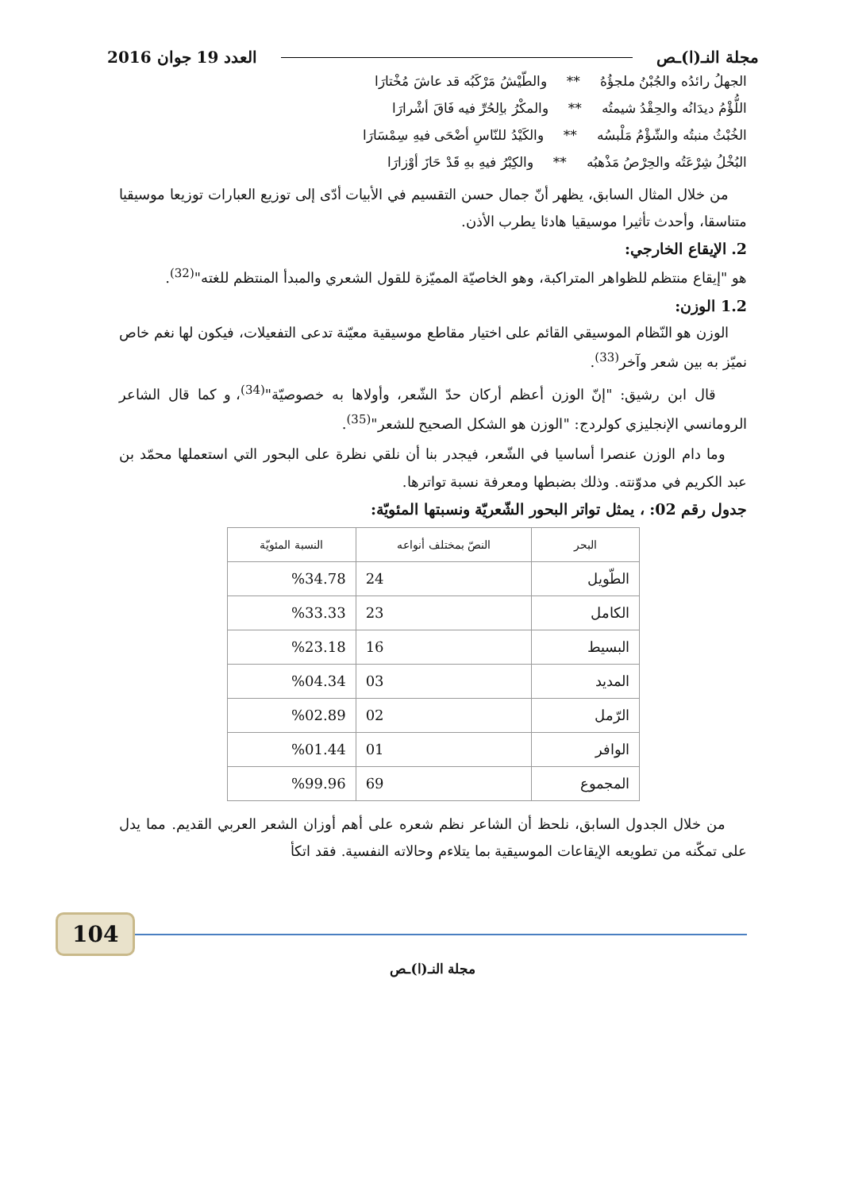مجلة النـ(ا)ـص العدد 19 جوان 2016
الجهلُ رائدُه والجُبْنُ ملجؤُهُ ** والطّيْشُ مَرْكَبُه قد عاشَ مُخْتارَا
اللُّؤْمُ ديدَانُه والحِقْدُ شيمتُه ** والمكْرُ باِلحُرِّ فيه فَاقَ أشْرارَا
الخُبْثُ منبتُه والشّؤْمُ مَلْبسُه ** والكَيْدُ للنّاسِ أضْحَى فيهِ سِمْسَارَا
البُخْلُ شِرْعَتُه والحِرْصُ مَذْهبُه ** والكِبْرُ فيهِ بهِ قَدْ حَازَ أوْزارَا
من خلال المثال السابق، يظهر أنّ جمال حسن التقسيم في الأبيات أدّى إلى توزيع العبارات توزيعا موسيقيا متناسقا، وأحدث تأثيرا موسيقيا هادئا يطرب الأذن.
2. الإيقاع الخارجي:
هو "إيقاع منتظم للظواهر المتراكبة، وهو الخاصيّة المميّزة للقول الشعري والمبدأ المنتظم للغته"<sup>(32)</sup>.
1.2 الوزن:
الوزن هو النّظام الموسيقي القائم على اختيار مقاطع موسيقية معيّنة تدعى التفعيلات، فيكون لها نغم خاص نميّز به بين شعر وآخر<sup>(33)</sup>.
قال ابن رشيق: "إنّ الوزن أعظم أركان حدّ الشّعر، وأولاها به خصوصيّة"<sup>(34)</sup>، و كما قال الشاعر الرومانسي الإنجليزي كولردج: "الوزن هو الشكل الصحيح للشعر"<sup>(35)</sup>.
وما دام الوزن عنصرا أساسيا في الشّعر، فيجدر بنا أن نلقي نظرة على البحور التي استعملها محمّد بن عبد الكريم في مدوّنته. وذلك بضبطها ومعرفة نسبة تواترها.
جدول رقم 02: ، يمثل تواتر البحور الشّعريّة ونسبتها المئويّة:
| البحر | النصّ بمختلف أنواعه | النسبة المئويّة |
| --- | --- | --- |
| الطّويل | 24 | %34.78 |
| الكامل | 23 | %33.33 |
| البسيط | 16 | %23.18 |
| المديد | 03 | %04.34 |
| الرّمل | 02 | %02.89 |
| الوافر | 01 | %01.44 |
| المجموع | 69 | %99.96 |
من خلال الجدول السابق، نلحظ أن الشاعر نظم شعره على أهم أوزان الشعر العربي القديم. مما يدل على تمكّنه من تطويعه الإيقاعات الموسيقية بما يتلاءم وحالاته النفسية. فقد اتكأ
104
مجلة النـ(ا)ـص